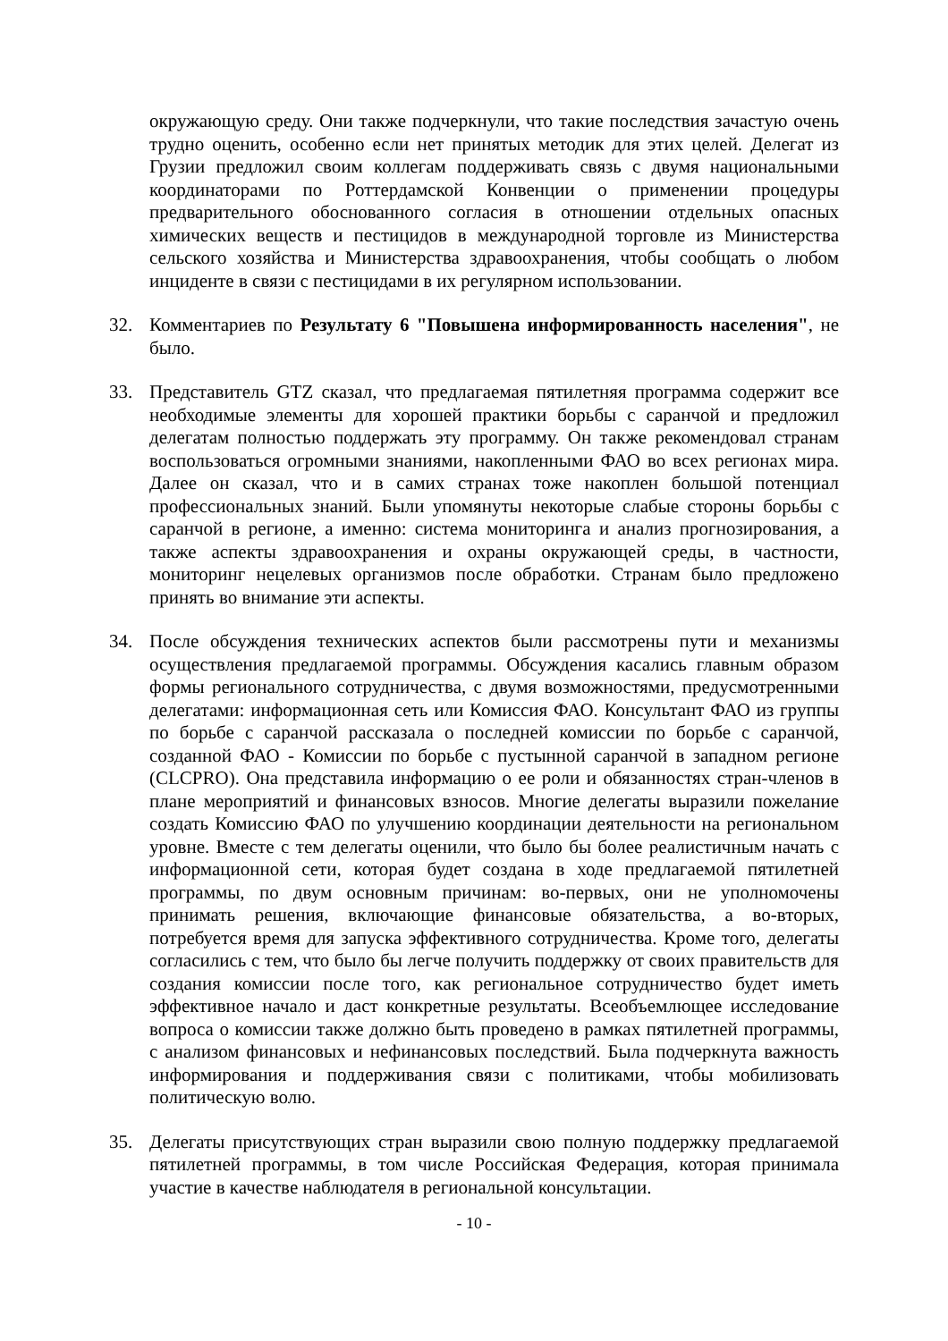окружающую среду. Они также подчеркнули, что такие последствия зачастую очень трудно оценить, особенно если нет принятых методик для этих целей. Делегат из Грузии предложил своим коллегам поддерживать связь с двумя национальными координаторами по Роттердамской Конвенции о применении процедуры предварительного обоснованного согласия в отношении отдельных опасных химических веществ и пестицидов в международной торговле из Министерства сельского хозяйства и Министерства здравоохранения, чтобы сообщать о любом инциденте в связи с пестицидами в их регулярном использовании.
32. Комментариев по Результату 6 "Повышена информированность населения", не было.
33. Представитель GTZ сказал, что предлагаемая пятилетняя программа содержит все необходимые элементы для хорошей практики борьбы с саранчой и предложил делегатам полностью поддержать эту программу. Он также рекомендовал странам воспользоваться огромными знаниями, накопленными ФАО во всех регионах мира. Далее он сказал, что и в самих странах тоже накоплен большой потенциал профессиональных знаний. Были упомянуты некоторые слабые стороны борьбы с саранчой в регионе, а именно: система мониторинга и анализ прогнозирования, а также аспекты здравоохранения и охраны окружающей среды, в частности, мониторинг нецелевых организмов после обработки. Странам было предложено принять во внимание эти аспекты.
34. После обсуждения технических аспектов были рассмотрены пути и механизмы осуществления предлагаемой программы. Обсуждения касались главным образом формы регионального сотрудничества, с двумя возможностями, предусмотренными делегатами: информационная сеть или Комиссия ФАО. Консультант ФАО из группы по борьбе с саранчой рассказала о последней комиссии по борьбе с саранчой, созданной ФАО - Комиссии по борьбе с пустынной саранчой в западном регионе (CLCPRO). Она представила информацию о ее роли и обязанностях стран-членов в плане мероприятий и финансовых взносов. Многие делегаты выразили пожелание создать Комиссию ФАО по улучшению координации деятельности на региональном уровне. Вместе с тем делегаты оценили, что было бы более реалистичным начать с информационной сети, которая будет создана в ходе предлагаемой пятилетней программы, по двум основным причинам: во-первых, они не уполномочены принимать решения, включающие финансовые обязательства, а во-вторых, потребуется время для запуска эффективного сотрудничества. Кроме того, делегаты согласились с тем, что было бы легче получить поддержку от своих правительств для создания комиссии после того, как региональное сотрудничество будет иметь эффективное начало и даст конкретные результаты. Всеобъемлющее исследование вопроса о комиссии также должно быть проведено в рамках пятилетней программы, с анализом финансовых и нефинансовых последствий. Была подчеркнута важность информирования и поддерживания связи с политиками, чтобы мобилизовать политическую волю.
35. Делегаты присутствующих стран выразили свою полную поддержку предлагаемой пятилетней программы, в том числе Российская Федерация, которая принимала участие в качестве наблюдателя в региональной консультации.
- 10 -